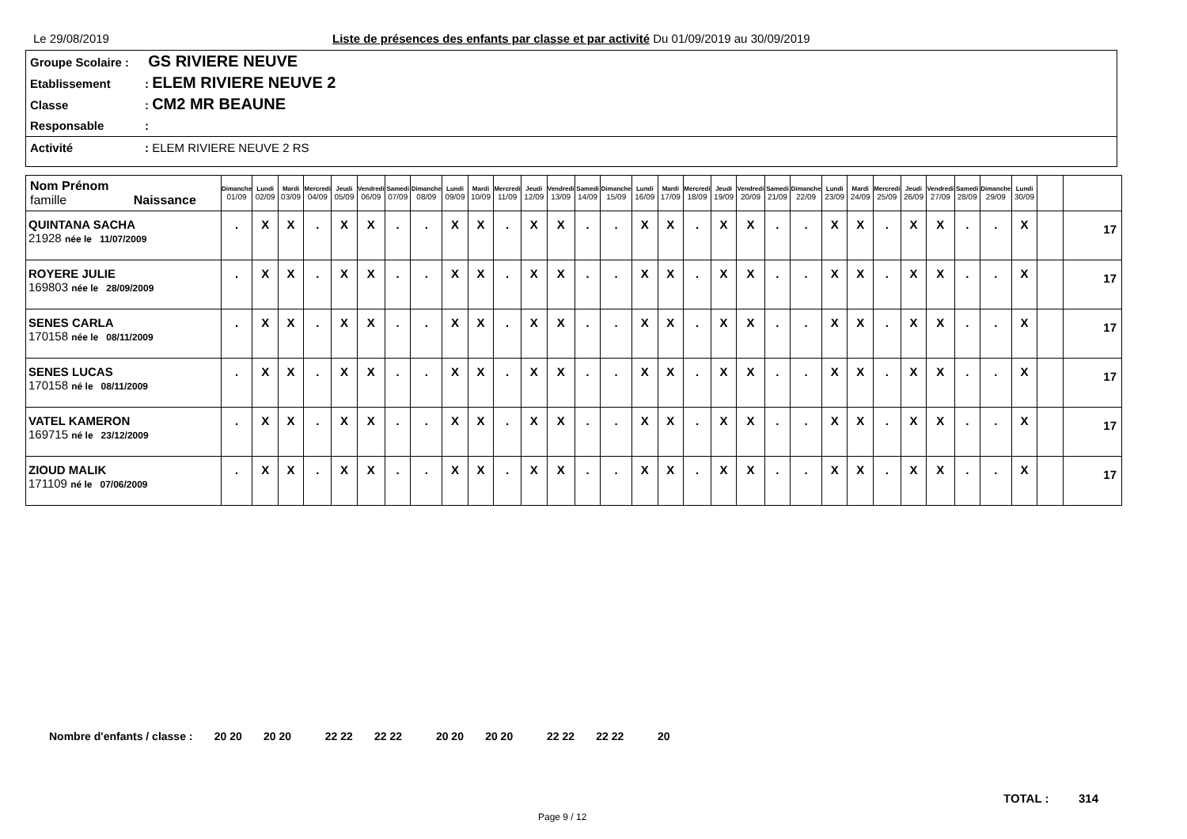Le 29/08/2019
Liste de présences des enfants par classe et par activité Du 01/09/2019 au 30/09/2019
Groupe Scolaire : GS RIVIERE NEUVE
Etablissement: ELEM RIVIERE NEUVE 2
Classe: CM2 MR BEAUNE
Responsable:
Activité: ELEM RIVIERE NEUVE 2 RS
| Nom Prénom famille Naissance | Dimanche 01/09 | Lundi 02/09 | Mardi 03/09 | Mercredi 04/09 | Jeudi 05/09 | Vendredi 06/09 | Samedi 07/09 | Dimanche 08/09 | Lundi 09/09 | Mardi 10/09 | Mercredi 11/09 | Jeudi 12/09 | Vendredi 13/09 | Samedi 14/09 | Dimanche 15/09 | Lundi 16/09 | Mardi 17/09 | Mercredi 18/09 | Jeudi 19/09 | Vendredi 20/09 | Samedi 21/09 | Dimanche 22/09 | Lundi 23/09 | Mardi 24/09 | Mercredi 25/09 | Jeudi 26/09 | Vendredi 27/09 | Samedi 28/09 | Dimanche 29/09 | Lundi 30/09 | | |
| --- | --- | --- | --- | --- | --- | --- | --- | --- | --- | --- | --- | --- | --- | --- | --- | --- | --- | --- | --- | --- | --- | --- | --- | --- | --- | --- | --- | --- | --- | --- | --- | --- |
| QUINTANA SACHA 21928 née le 11/07/2009 | . | X | X | . | X | X | . | . | X | X | . | X | X | . | . | X | X | . | X | X | . | . | X | X | . | X | X | . | . | X | | 17 |
| ROYERE JULIE 169803 née le 28/09/2009 | . | X | X | . | X | X | . | . | X | X | . | X | X | . | . | X | X | . | X | X | . | . | X | X | . | X | X | . | . | X | | 17 |
| SENES CARLA 170158 née le 08/11/2009 | . | X | X | . | X | X | . | . | X | X | . | X | X | . | . | X | X | . | X | X | . | . | X | X | . | X | X | . | . | X | | 17 |
| SENES LUCAS 170158 né le 08/11/2009 | . | X | X | . | X | X | . | . | X | X | . | X | X | . | . | X | X | . | X | X | . | . | X | X | . | X | X | . | . | X | | 17 |
| VATEL KAMERON 169715 né le 23/12/2009 | . | X | X | . | X | X | . | . | X | X | . | X | X | . | . | X | X | . | X | X | . | . | X | X | . | X | X | . | . | X | | 17 |
| ZIOUD MALIK 171109 né le 07/06/2009 | . | X | X | . | X | X | . | . | X | X | . | X | X | . | . | X | X | . | X | X | . | . | X | X | . | X | X | . | . | X | | 17 |
Nombre d'enfants / classe : 20 20 20 20 22 22 22 22 20 20 20 20 22 22 22 22 20
TOTAL : 314
Page 9 / 12